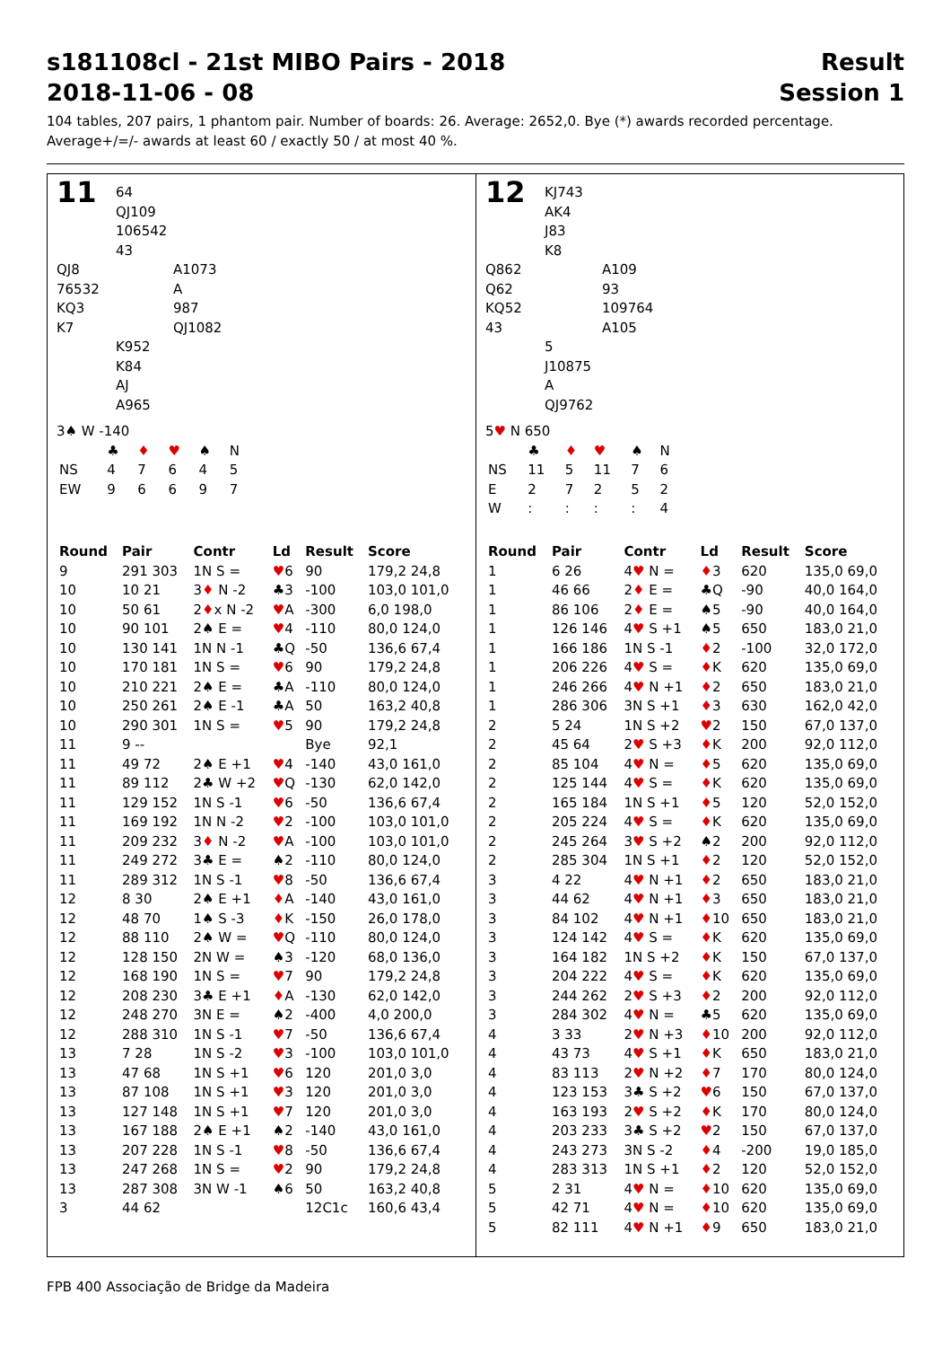s181108cl - 21st MIBO Pairs - 2018 Result
2018-11-06 - 08 Session 1
104 tables, 207 pairs, 1 phantom pair. Number of boards: 26. Average: 2652,0. Bye (*) awards recorded percentage.
Average+/=/- awards at least 60 / exactly 50 / at most 40 %.
11
64
QJ109
106542
43
QJ8
76532
KQ3
K7
A1073
A
987
QJ1082
K952
K84
AJ
A965
3♠ W -140
| | ♣ | ♦ | ♥ | ♠ | N |
| NS | 4 | 7 | 6 | 4 | 5 |
| EW | 9 | 6 | 6 | 9 | 7 |
| Round | Pair | Contr | Ld | Result | Score |
| --- | --- | --- | --- | --- | --- |
| 9 | 291 303 | 1N S = | ♥ 6 | 90 | 179,2 24,8 |
| 10 | 10 21 | 3 ♦ N -2 | ♣3 | -100 | 103,0 101,0 |
| 10 | 50 61 | 2 ♦ x N -2 | ♥ A | -300 | 6,0 198,0 |
| 10 | 90 101 | 2♠ E = | ♥ 4 | -110 | 80,0 124,0 |
| 10 | 130 141 | 1N N -1 | ♣Q | -50 | 136,6 67,4 |
| 10 | 170 181 | 1N S = | ♥ 6 | 90 | 179,2 24,8 |
| 10 | 210 221 | 2♠ E = | ♣A | -110 | 80,0 124,0 |
| 10 | 250 261 | 2♠ E -1 | ♣A | 50 | 163,2 40,8 |
| 10 | 290 301 | 1N S = | ♥ 5 | 90 | 179,2 24,8 |
| 11 | 9 -- | | | Bye | 92,1 |
| 11 | 49 72 | 2♠ E +1 | ♥ 4 | -140 | 43,0 161,0 |
| 11 | 89 112 | 2♣ W +2 | ♥ Q | -130 | 62,0 142,0 |
| 11 | 129 152 | 1N S -1 | ♥ 6 | -50 | 136,6 67,4 |
| 11 | 169 192 | 1N N -2 | ♥ 2 | -100 | 103,0 101,0 |
| 11 | 209 232 | 3 ♦ N -2 | ♥ A | -100 | 103,0 101,0 |
| 11 | 249 272 | 3♣ E = | ♠2 | -110 | 80,0 124,0 |
| 11 | 289 312 | 1N S -1 | ♥ 8 | -50 | 136,6 67,4 |
| 12 | 8 30 | 2♠ E +1 | ♦ A | -140 | 43,0 161,0 |
| 12 | 48 70 | 1♠ S -3 | ♦ K | -150 | 26,0 178,0 |
| 12 | 88 110 | 2♠ W = | ♥ Q | -110 | 80,0 124,0 |
| 12 | 128 150 | 2N W = | ♠3 | -120 | 68,0 136,0 |
| 12 | 168 190 | 1N S = | ♥ 7 | 90 | 179,2 24,8 |
| 12 | 208 230 | 3♣ E +1 | ♦ A | -130 | 62,0 142,0 |
| 12 | 248 270 | 3N E = | ♠2 | -400 | 4,0 200,0 |
| 12 | 288 310 | 1N S -1 | ♥ 7 | -50 | 136,6 67,4 |
| 13 | 7 28 | 1N S -2 | ♥ 3 | -100 | 103,0 101,0 |
| 13 | 47 68 | 1N S +1 | ♥ 6 | 120 | 201,0 3,0 |
| 13 | 87 108 | 1N S +1 | ♥ 3 | 120 | 201,0 3,0 |
| 13 | 127 148 | 1N S +1 | ♥ 7 | 120 | 201,0 3,0 |
| 13 | 167 188 | 2♠ E +1 | ♠2 | -140 | 43,0 161,0 |
| 13 | 207 228 | 1N S -1 | ♥ 8 | -50 | 136,6 67,4 |
| 13 | 247 268 | 1N S = | ♥ 2 | 90 | 179,2 24,8 |
| 13 | 287 308 | 3N W -1 | ♠6 | 50 | 163,2 40,8 |
| 3 | 44 62 | | | 12C1c | 160,6 43,4 |
12
KJ743
AK4
J83
K8
Q862
Q62
KQ52
43
A109
93
109764
A105
5
J10875
A
QJ9762
5♥ N 650
| | ♣ | ♦ | ♥ | ♠ | N |
| NS | 11 | 5 | 11 | 7 | 6 |
| E | 2 | 7 | 2 | 5 | 2 |
| W | : | : | : | : | 4 |
| Round | Pair | Contr | Ld | Result | Score |
| --- | --- | --- | --- | --- | --- |
| 1 | 6 26 | 4 ♥ N = | ♦ 3 | 620 | 135,0 69,0 |
| 1 | 46 66 | 2 ♦ E = | ♣Q | -90 | 40,0 164,0 |
| 1 | 86 106 | 2 ♦ E = | ♠5 | -90 | 40,0 164,0 |
| 1 | 126 146 | 4 ♥ S +1 | ♠5 | 650 | 183,0 21,0 |
| 1 | 166 186 | 1N S -1 | ♦ 2 | -100 | 32,0 172,0 |
| 1 | 206 226 | 4 ♥ S = | ♦ K | 620 | 135,0 69,0 |
| 1 | 246 266 | 4 ♥ N +1 | ♦ 2 | 650 | 183,0 21,0 |
| 1 | 286 306 | 3N S +1 | ♦ 3 | 630 | 162,0 42,0 |
| 2 | 5 24 | 1N S +2 | ♥ 2 | 150 | 67,0 137,0 |
| 2 | 45 64 | 2 ♥ S +3 | ♦ K | 200 | 92,0 112,0 |
| 2 | 85 104 | 4 ♥ N = | ♦ 5 | 620 | 135,0 69,0 |
| 2 | 125 144 | 4 ♥ S = | ♦ K | 620 | 135,0 69,0 |
| 2 | 165 184 | 1N S +1 | ♦ 5 | 120 | 52,0 152,0 |
| 2 | 205 224 | 4 ♥ S = | ♦ K | 620 | 135,0 69,0 |
| 2 | 245 264 | 3 ♥ S +2 | ♠2 | 200 | 92,0 112,0 |
| 2 | 285 304 | 1N S +1 | ♦ 2 | 120 | 52,0 152,0 |
| 3 | 4 22 | 4 ♥ N +1 | ♦ 2 | 650 | 183,0 21,0 |
| 3 | 44 62 | 4 ♥ N +1 | ♦ 3 | 650 | 183,0 21,0 |
| 3 | 84 102 | 4 ♥ N +1 | ♦ 10 | 650 | 183,0 21,0 |
| 3 | 124 142 | 4 ♥ S = | ♦ K | 620 | 135,0 69,0 |
| 3 | 164 182 | 1N S +2 | ♦ K | 150 | 67,0 137,0 |
| 3 | 204 222 | 4 ♥ S = | ♦ K | 620 | 135,0 69,0 |
| 3 | 244 262 | 2 ♥ S +3 | ♦ 2 | 200 | 92,0 112,0 |
| 3 | 284 302 | 4 ♥ N = | ♣5 | 620 | 135,0 69,0 |
| 4 | 3 33 | 2 ♥ N +3 | ♦ 10 | 200 | 92,0 112,0 |
| 4 | 43 73 | 4 ♥ S +1 | ♦ K | 650 | 183,0 21,0 |
| 4 | 83 113 | 2 ♥ N +2 | ♦ 7 | 170 | 80,0 124,0 |
| 4 | 123 153 | 3♣ S +2 | ♥ 6 | 150 | 67,0 137,0 |
| 4 | 163 193 | 2 ♥ S +2 | ♦ K | 170 | 80,0 124,0 |
| 4 | 203 233 | 3♣ S +2 | ♥ 2 | 150 | 67,0 137,0 |
| 4 | 243 273 | 3N S -2 | ♦ 4 | -200 | 19,0 185,0 |
| 4 | 283 313 | 1N S +1 | ♦ 2 | 120 | 52,0 152,0 |
| 5 | 2 31 | 4 ♥ N = | ♦ 10 | 620 | 135,0 69,0 |
| 5 | 42 71 | 4 ♥ N = | ♦ 10 | 620 | 135,0 69,0 |
| 5 | 82 111 | 4 ♥ N +1 | ♦ 9 | 650 | 183,0 21,0 |
FPB 400 Associação de Bridge da Madeira